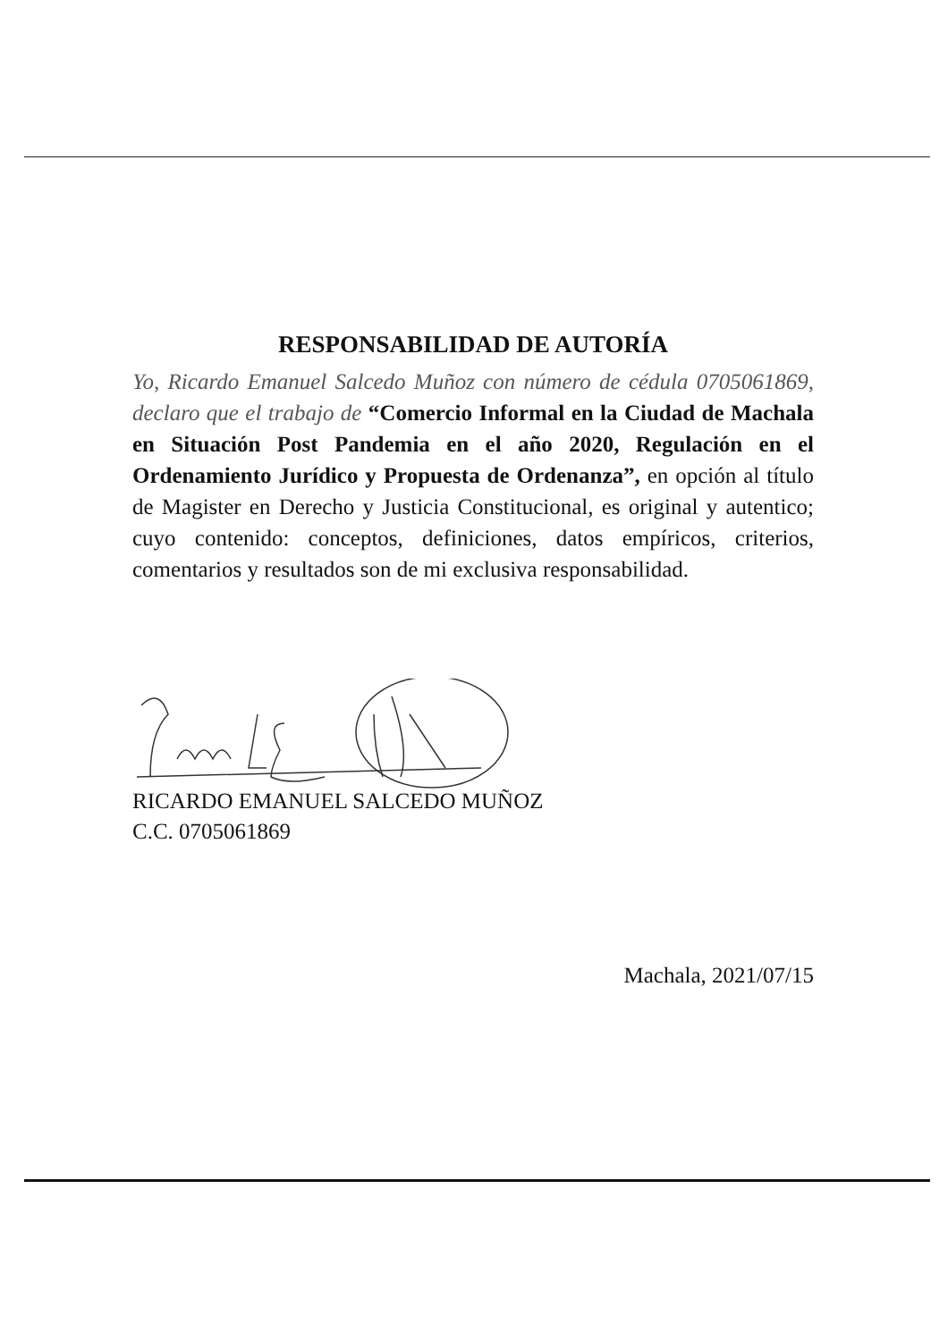RESPONSABILIDAD DE AUTORÍA
Yo, Ricardo Emanuel Salcedo Muñoz con número de cédula 0705061869, declaro que el trabajo de “Comercio Informal en la Ciudad de Machala en Situación Post Pandemia en el año 2020, Regulación en el Ordenamiento Jurídico y Propuesta de Ordenanza”, en opción al título de Magister en Derecho y Justicia Constitucional, es original y autentico; cuyo contenido: conceptos, definiciones, datos empíricos, criterios, comentarios y resultados son de mi exclusiva responsabilidad.
RICARDO EMANUEL SALCEDO MUÑOZ
C.C. 0705061869
Machala, 2021/07/15